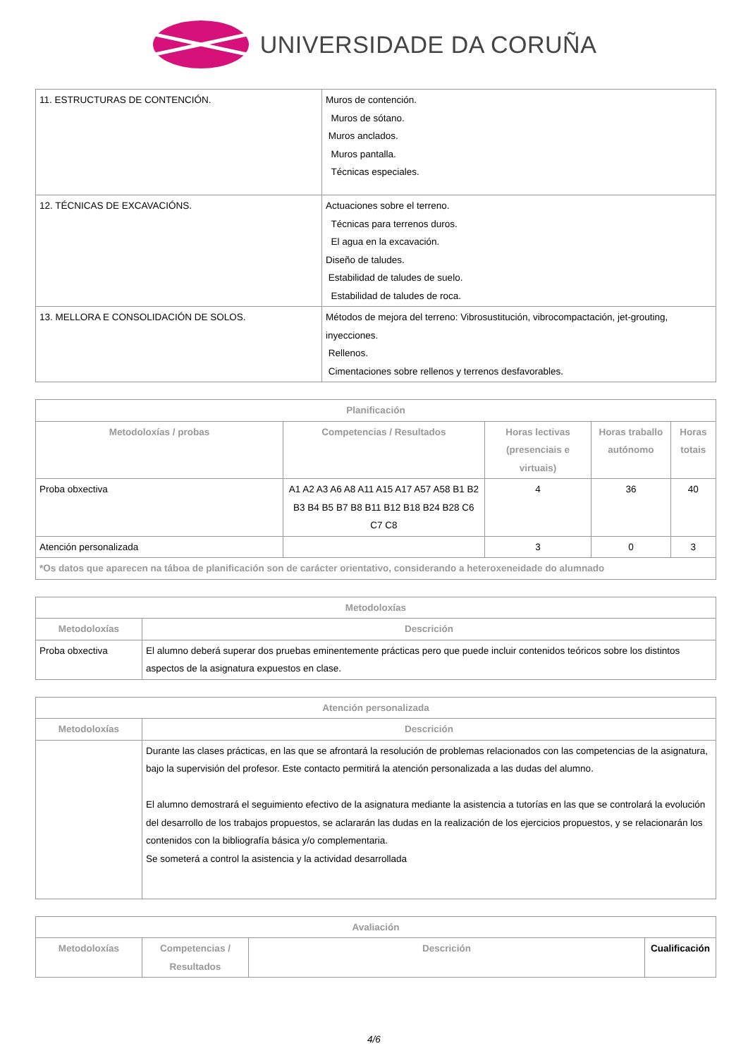UNIVERSIDADE DA CORUÑA
| 11. ESTRUCTURAS DE CONTENCIÓN. | Muros de contención. Muros de sótano. Muros anclados. Muros pantalla. Técnicas especiales. |
| 12. TÉCNICAS DE EXCAVACIÓNS. | Actuaciones sobre el terreno. Técnicas para terrenos duros. El agua en la excavación. Diseño de taludes. Estabilidad de taludes de suelo. Estabilidad de taludes de roca. |
| 13. MELLORA E CONSOLIDACIÓN DE SOLOS. | Métodos de mejora del terreno: Vibrosustitución, vibrocompactación, jet-grouting, inyecciones. Rellenos. Cimentaciones sobre rellenos y terrenos desfavorables. |
| Planificación | | | | |
| --- | --- | --- | --- | --- |
| Metodoloxías / probas | Competencias / Resultados | Horas lectivas (presenciais e virtuais) | Horas traballo autónomo | Horas totais |
| Proba obxectiva | A1 A2 A3 A6 A8 A11 A15 A17 A57 A58 B1 B2 B3 B4 B5 B7 B8 B11 B12 B18 B24 B28 C6 C7 C8 | 4 | 36 | 40 |
| Atención personalizada | | 3 | 0 | 3 |
| *Os datos que aparecen na táboa de planificación son de carácter orientativo, considerando a heteroxeneidade do alumnado | | | | |
| Metodoloxías | |
| --- | --- |
| Metodoloxías | Descrición |
| Proba obxectiva | El alumno deberá superar dos pruebas eminentemente prácticas pero que puede incluir contenidos teóricos sobre los distintos aspectos de la asignatura expuestos en clase. |
| Atención personalizada | |
| --- | --- |
| Metodoloxías | Descrición |
| | Durante las clases prácticas, en las que se afrontará la resolución de problemas relacionados con las competencias de la asignatura, bajo la supervisión del profesor. Este contacto permitirá la atención personalizada a las dudas del alumno. El alumno demostrará el seguimiento efectivo de la asignatura mediante la asistencia a tutorías en las que se controlará la evolución del desarrollo de los trabajos propuestos, se aclararán las dudas en la realización de los ejercicios propuestos, y se relacionarán los contenidos con la bibliografía básica y/o complementaria. Se someterá a control la asistencia y la actividad desarrollada |
| Avaliación | | | |
| --- | --- | --- | --- |
| Metodoloxías | Competencias / Resultados | Descrición | Cualificación |
4/6